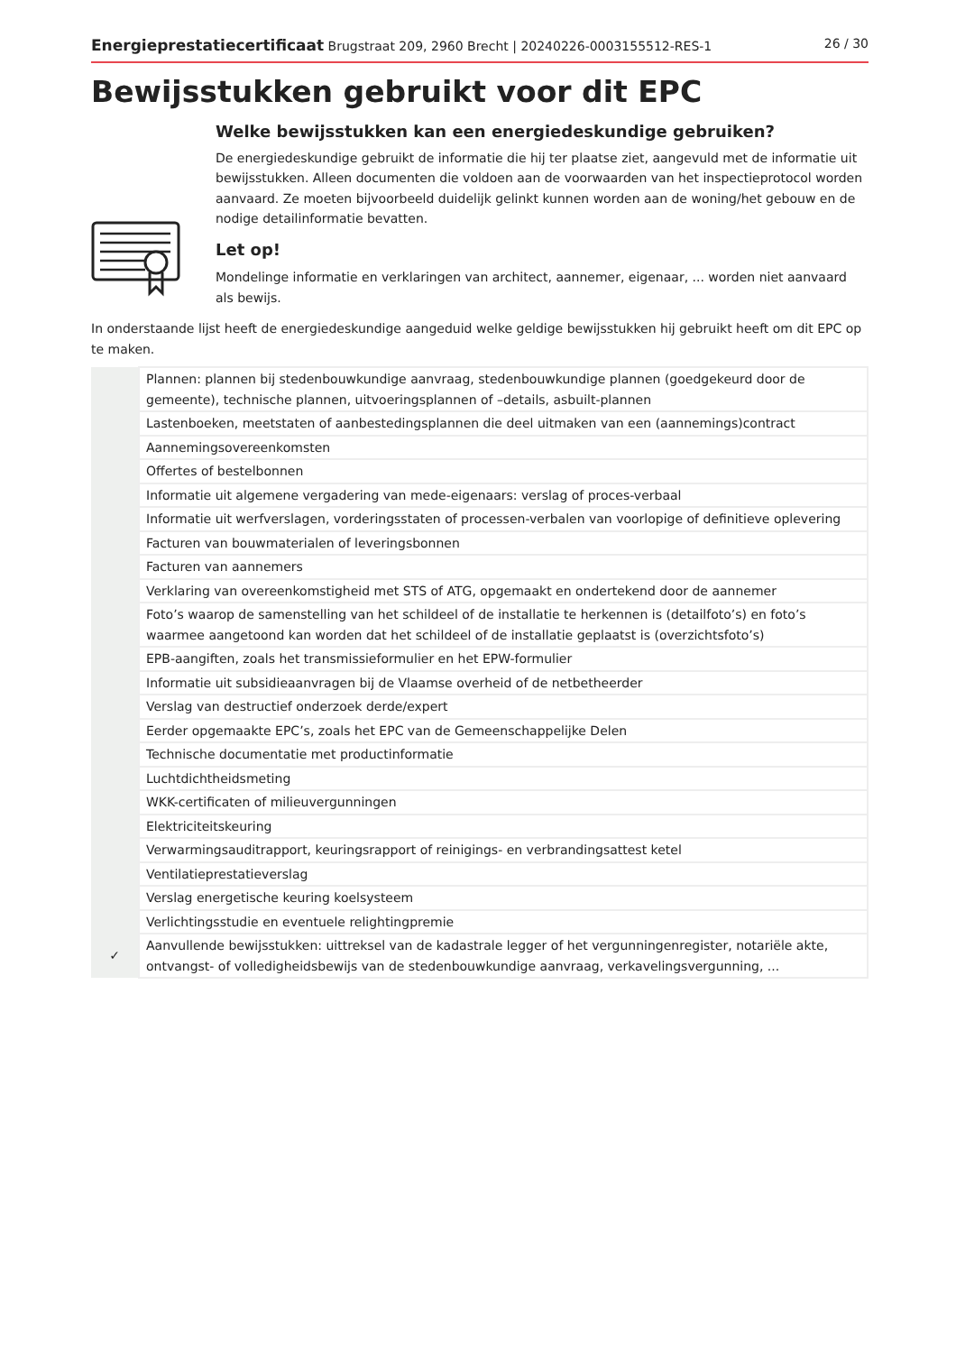Energieprestatiecertificaat Brugstraat 209, 2960 Brecht | 20240226-0003155512-RES-1 26 / 30
Bewijsstukken gebruikt voor dit EPC
Welke bewijsstukken kan een energiedeskundige gebruiken?
De energiedeskundige gebruikt de informatie die hij ter plaatse ziet, aangevuld met de informatie uit bewijsstukken. Alleen documenten die voldoen aan de voorwaarden van het inspectieprotocol worden aanvaard. Ze moeten bijvoorbeeld duidelijk gelinkt kunnen worden aan de woning/het gebouw en de nodige detailinformatie bevatten.
Let op!
Mondelinge informatie en verklaringen van architect, aannemer, eigenaar, ... worden niet aanvaard als bewijs.
In onderstaande lijst heeft de energiedeskundige aangeduid welke geldige bewijsstukken hij gebruikt heeft om dit EPC op te maken.
| | Plannen: plannen bij stedenbouwkundige aanvraag, stedenbouwkundige plannen (goedgekeurd door de gemeente), technische plannen, uitvoeringsplannen of –details, asbuilt-plannen |
| | Lastenboeken, meetstaten of aanbestedingsplannen die deel uitmaken van een (aannemings)contract |
| | Aannemingsovereenkomsten |
| | Offertes of bestelbonnen |
| | Informatie uit algemene vergadering van mede-eigenaars: verslag of proces-verbaal |
| | Informatie uit werfverslagen, vorderingsstaten of processen-verbalen van voorlopige of definitieve oplevering |
| | Facturen van bouwmaterialen of leveringsbonnen |
| | Facturen van aannemers |
| | Verklaring van overeenkomstigheid met STS of ATG, opgemaakt en ondertekend door de aannemer |
| | Foto’s waarop de samenstelling van het schildeel of de installatie te herkennen is (detailfoto’s) en foto’s waarmee aangetoond kan worden dat het schildeel of de installatie geplaatst is (overzichtsfoto’s) |
| | EPB-aangiften, zoals het transmissieformulier en het EPW-formulier |
| | Informatie uit subsidieaanvragen bij de Vlaamse overheid of de netbetheerder |
| | Verslag van destructief onderzoek derde/expert |
| | Eerder opgemaakte EPC’s, zoals het EPC van de Gemeenschappelijke Delen |
| | Technische documentatie met productinformatie |
| | Luchtdichtheidsmeting |
| | WKK-certificaten of milieuvergunningen |
| | Elektriciteitskeuring |
| | Verwarmingsauditrapport, keuringsrapport of reinigings- en verbrandingsattest ketel |
| | Ventilatieprestatieverslag |
| | Verslag energetische keuring koelsysteem |
| | Verlichtingsstudie en eventuele relightingpremie |
| ✓ | Aanvullende bewijsstukken: uittreksel van de kadastrale legger of het vergunningenregister, notariële akte, ontvangst- of volledigheidsbewijs van de stedenbouwkundige aanvraag, verkavelingsvergunning, ... |